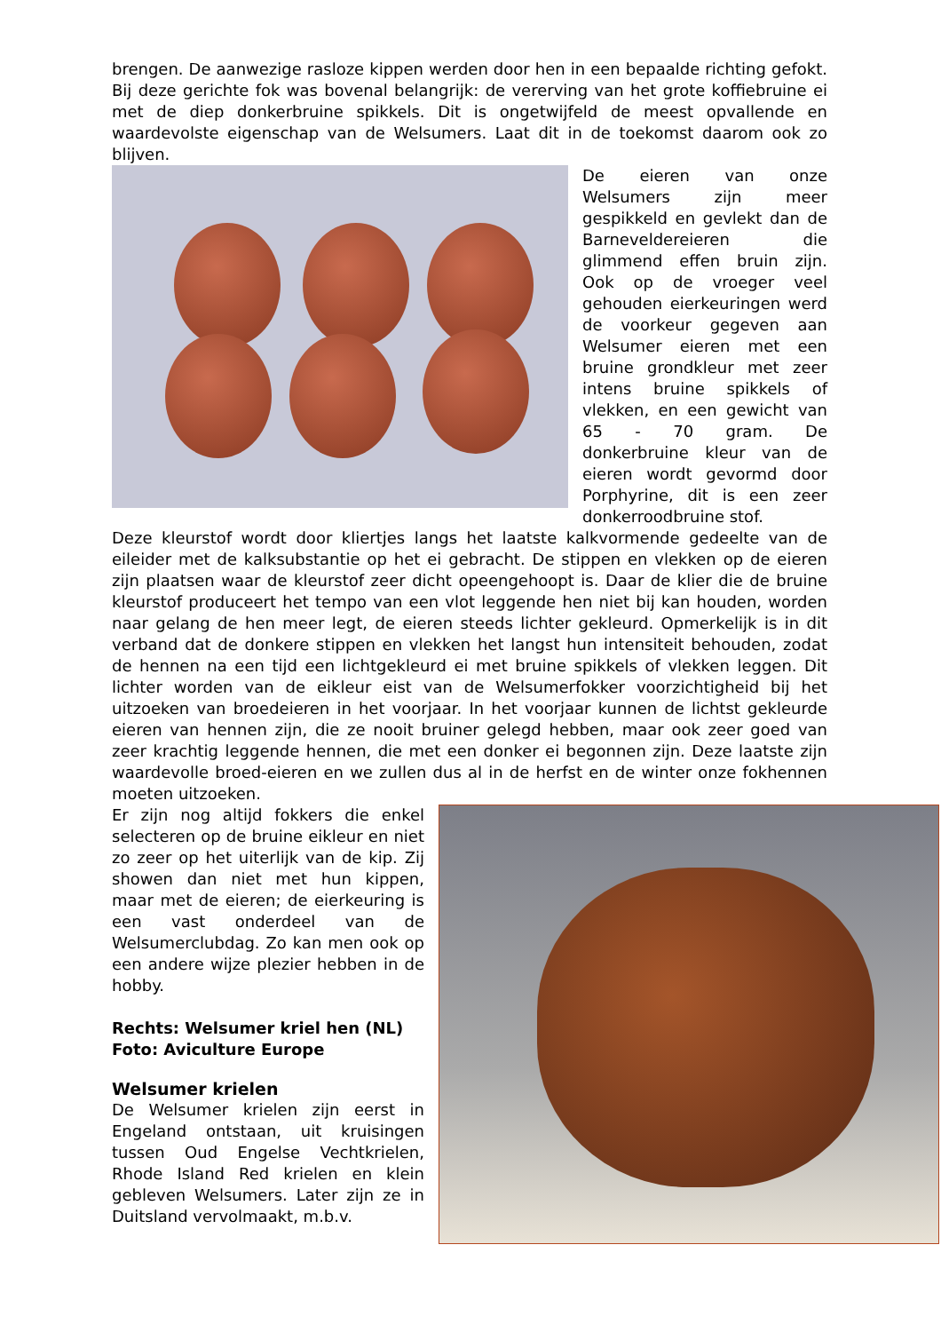brengen. De aanwezige rasloze kippen werden door hen in een bepaalde richting gefokt. Bij deze gerichte fok was bovenal belangrijk: de vererving van het grote koffiebruine ei met de diep donkerbruine spikkels. Dit is ongetwijfeld de meest opvallende en waardevolste eigenschap van de Welsumers. Laat dit in de toekomst daarom ook zo blijven.
De eieren van onze Welsumers zijn meer gespikkeld en gevlekt dan de Barnevelder­eieren die glimmend effen bruin zijn. Ook op de vroeger veel gehouden eierkeuringen werd de voorkeur gegeven aan Welsumer eieren met een bruine grondkleur met zeer intens bruine spikkels of vlekken, en een gewicht van 65 - 70 gram. De donkerbruine kleur van de eieren wordt gevormd door Porphyrine, dit is een zeer donkerroodbruine stof.
Deze kleurstof wordt door kliertjes langs het laatste kalkvormende gedeelte van de eileider met de kalksubstantie op het ei gebracht. De stippen en vlekken op de eieren zijn plaatsen waar de kleurstof zeer dicht opeengehoopt is. Daar de klier die de bruine kleurstof produceert het tempo van een vlot leggende hen niet bij kan houden, worden naar gelang de hen meer legt, de eieren steeds lichter gekleurd. Opmerkelijk is in dit verband dat de donkere stippen en vlekken het langst hun intensiteit behouden, zodat de hennen na een tijd een lichtgekleurd ei met bruine spikkels of vlekken leggen. Dit lichter worden van de eikleur eist van de Welsumerfokker voorzichtigheid bij het uitzoeken van broedeieren in het voorjaar. In het voorjaar kunnen de lichtst gekleurde eieren van hennen zijn, die ze nooit bruiner gelegd hebben, maar ook zeer goed van zeer krachtig leggende hennen, die met een donker ei begonnen zijn. Deze laatste zijn waardevolle broed-eieren en we zullen dus al in de herfst en de winter onze fokhennen moeten uitzoeken.
Er zijn nog altijd fokkers die enkel selecteren op de bruine eikleur en niet zo zeer op het uiterlijk van de kip. Zij showen dan niet met hun kippen, maar met de eieren; de eierkeuring is een vast onderdeel van de Welsumerclubdag. Zo kan men ook op een andere wijze plezier hebben in de hobby.
Rechts: Welsumer kriel hen (NL)
Foto: Aviculture Europe
Welsumer krielen
De Welsumer krielen zijn eerst in Engeland ontstaan, uit kruisingen tussen Oud Engelse Vechtkrielen, Rhode Island Red krielen en klein gebleven Welsumers. Later zijn ze in Duitsland vervolmaakt, m.b.v.